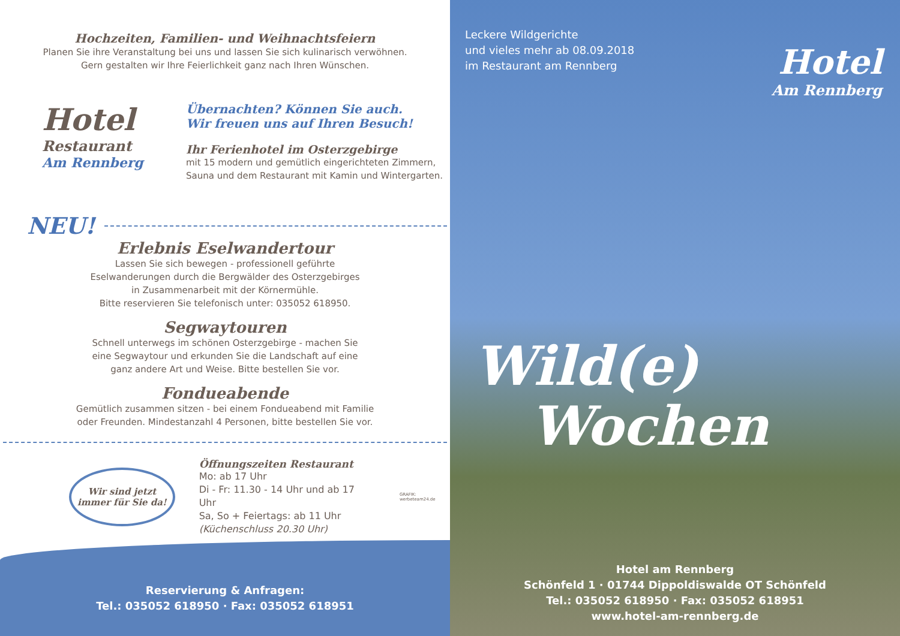Hochzeiten, Familien- und Weihnachtsfeiern
Planen Sie ihre Veranstaltung bei uns und lassen Sie sich kulinarisch verwöhnen.
Gern gestalten wir Ihre Feierlichkeit ganz nach Ihren Wünschen.
Hotel
Restaurant
Am Rennberg
Übernachten? Können Sie auch.
Wir freuen uns auf Ihren Besuch!
Ihr Ferienhotel im Osterzgebirge
mit 15 modern und gemütlich eingerichteten Zimmern,
Sauna und dem Restaurant mit Kamin und Wintergarten.
NEU!
Erlebnis Eselwandertour
Lassen Sie sich bewegen - professionell geführte
Eselwanderungen durch die Bergwälder des Osterzgebirges
in Zusammenarbeit mit der Körnermühle.
Bitte reservieren Sie telefonisch unter: 035052 618950.
Segwaytouren
Schnell unterwegs im schönen Osterzgebirge - machen Sie
eine Segwaytour und erkunden Sie die Landschaft auf eine
ganz andere Art und Weise. Bitte bestellen Sie vor.
Fondueabende
Gemütlich zusammen sitzen - bei einem Fondueabend mit Familie
oder Freunden. Mindestanzahl 4 Personen, bitte bestellen Sie vor.
Wir sind jetzt
immer für Sie da!
Öffnungszeiten Restaurant
Mo: ab 17 Uhr
Di - Fr: 11.30 - 14 Uhr und ab 17 Uhr
Sa, So + Feiertags: ab 11 Uhr
(Küchenschluss 20.30 Uhr)
GRAFIK: werbeteam24.de
Reservierung & Anfragen:
Tel.: 035052 618950 · Fax: 035052 618951
Leckere Wildgerichte
und vieles mehr ab 08.09.2018
im Restaurant am Rennberg
Hotel
Am Rennberg
Wild(e)
Wochen
Hotel am Rennberg
Schönfeld 1 · 01744 Dippoldiswalde OT Schönfeld
Tel.: 035052 618950 · Fax: 035052 618951
www.hotel-am-rennberg.de